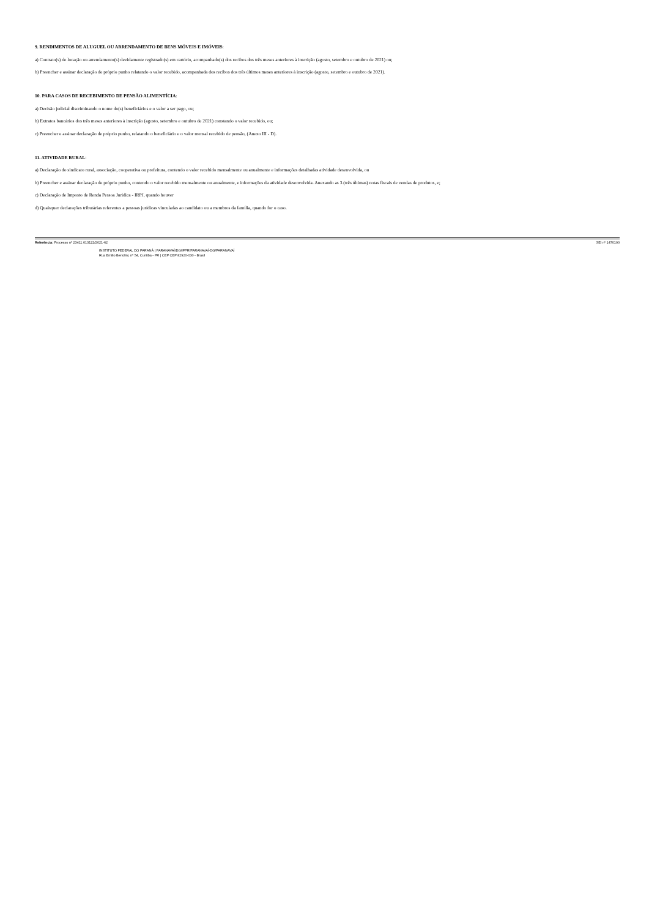9. RENDIMENTOS DE ALUGUEL OU ARRENDAMENTO DE BENS MÓVEIS E IMÓVEIS:
a) Contrato(s) de locação ou arrendamento(s) devidamente registrado(s) em cartório, acompanhado(s) dos recibos dos três meses anteriores à inscrição (agosto, setembro e outubro de 2021) ou;
b) Preencher e assinar declaração de próprio punho relatando o valor recebido, acompanhada dos recibos dos três últimos meses anteriores à inscrição (agosto, setembro e outubro de 2021).
10. PARA CASOS DE RECEBIMENTO DE PENSÃO ALIMENTÍCIA:
a) Decisão judicial discriminando o nome do(s) beneficiários e o valor a ser pago, ou;
b) Extratos bancários dos três meses anteriores à inscrição (agosto, setembro e outubro de 2021) constando o valor recebido, ou;
c) Preencher e assinar declaração de próprio punho, relatando o beneficiário e o valor mensal recebido de pensão, (Anexo III - D).
11. ATIVIDADE RURAL:
a) Declaração do sindicato rural, associação, cooperativa ou prefeitura, contendo o valor recebido mensalmente ou anualmente e informações detalhadas atividade desenvolvida, ou
b) Preencher e assinar declaração de próprio punho, contendo o valor recebido mensalmente ou anualmente, e informações da atividade desenvolvida. Anexando as 3 (três últimas) notas fiscais de vendas de produtos, e;
c) Declaração de Imposto de Renda Pessoa Jurídica - IRPJ, quando houver
d) Quaisquer declarações tributárias referentes a pessoas jurídicas vinculadas ao candidato ou a membros da família, quando for o caso.
Referência: Processo nº 23411.013122/2021-62 SEI nº 1470190
INSTITUTO FEDERAL DO PARANÁ | PARANAVAÍ/DG/IFPR/PARANAVAÍ-DG/PARANAVAÍ
Rua Emilio Bertolini, nº 54, Curitiba - PR | CEP CEP 82920-030 - Brasil